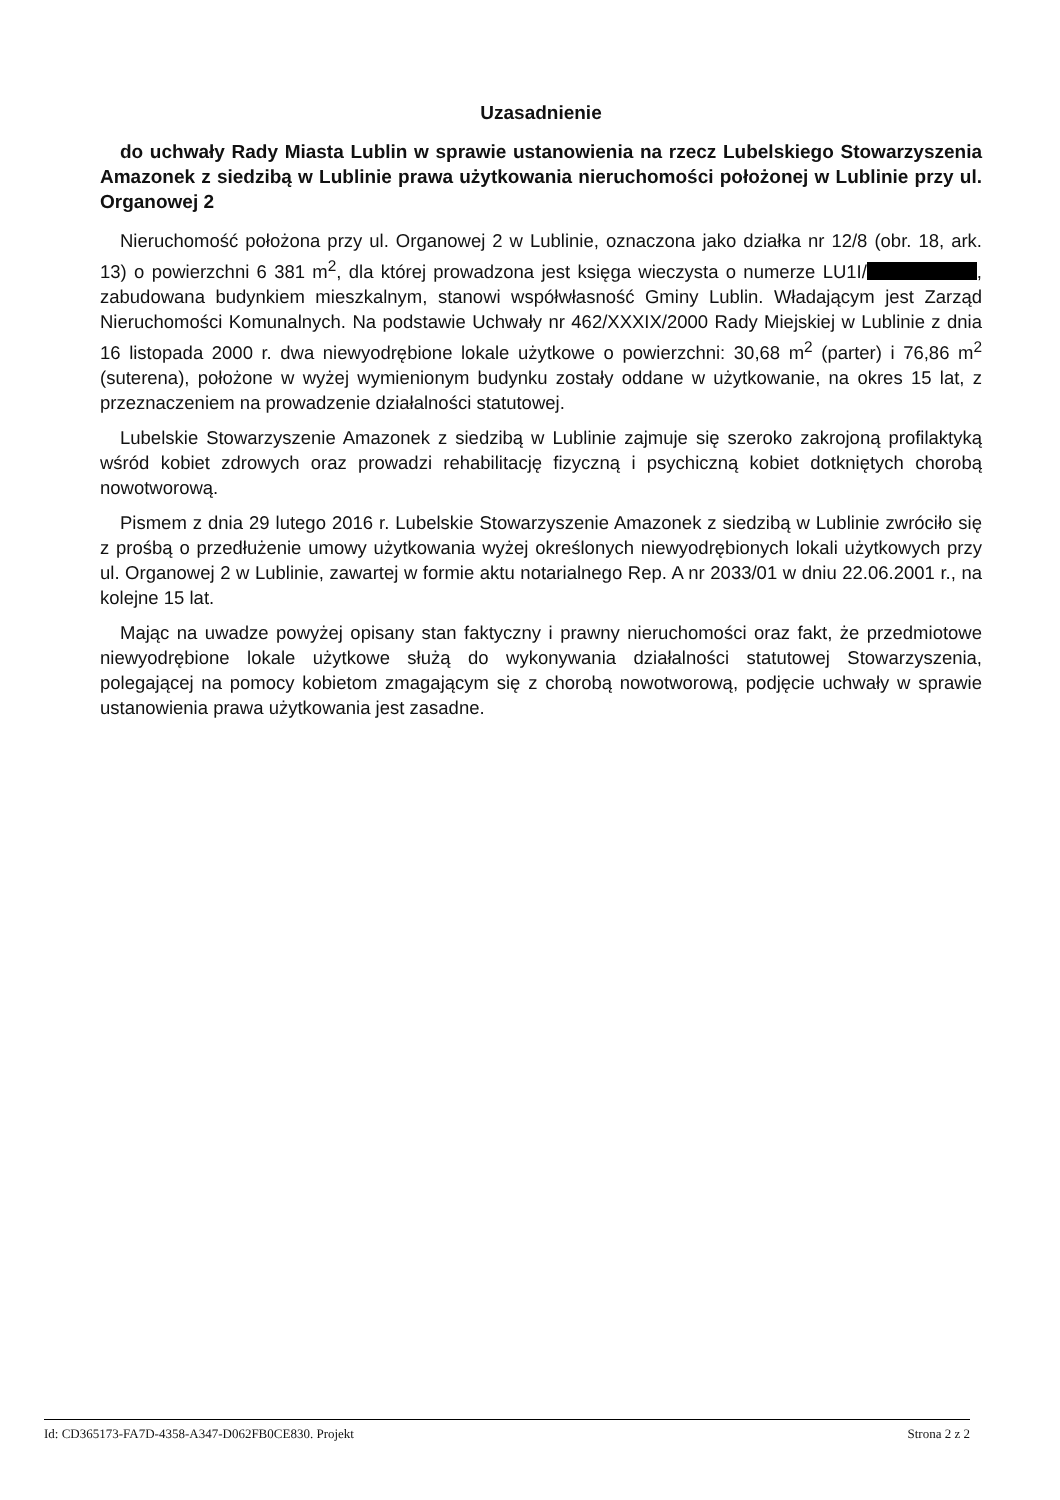Uzasadnienie
do uchwały Rady Miasta Lublin w sprawie ustanowienia na rzecz Lubelskiego Stowarzyszenia Amazonek z siedzibą w Lublinie prawa użytkowania nieruchomości położonej w Lublinie przy ul. Organowej 2
Nieruchomość położona przy ul. Organowej 2 w Lublinie, oznaczona jako działka nr 12/8 (obr. 18, ark. 13) o powierzchni 6 381 m<sup>2</sup>, dla której prowadzona jest księga wieczysta o numerze LU1I/ , zabudowana budynkiem mieszkalnym, stanowi współwłasność Gminy Lublin. Władającym jest Zarząd Nieruchomości Komunalnych. Na podstawie Uchwały nr 462/XXXIX/2000 Rady Miejskiej w Lublinie z dnia 16 listopada 2000 r. dwa niewyodrębione lokale użytkowe o powierzchni: 30,68 m<sup>2</sup> (parter) i 76,86 m<sup>2</sup> (suterena), położone w wyżej wymienionym budynku zostały oddane w użytkowanie, na okres 15 lat, z przeznaczeniem na prowadzenie działalności statutowej.
Lubelskie Stowarzyszenie Amazonek z siedzibą w Lublinie zajmuje się szeroko zakrojoną profilaktyką wśród kobiet zdrowych oraz prowadzi rehabilitację fizyczną i psychiczną kobiet dotkniętych chorobą nowotworową.
Pismem z dnia 29 lutego 2016 r. Lubelskie Stowarzyszenie Amazonek z siedzibą w Lublinie zwróciło się z prośbą o przedłużenie umowy użytkowania wyżej określonych niewyodrębionych lokali użytkowych przy ul. Organowej 2 w Lublinie, zawartej w formie aktu notarialnego Rep. A nr 2033/01 w dniu 22.06.2001 r., na kolejne 15 lat.
Mając na uwadze powyżej opisany stan faktyczny i prawny nieruchomości oraz fakt, że przedmiotowe niewyodrębione lokale użytkowe służą do wykonywania działalności statutowej Stowarzyszenia, polegającej na pomocy kobietom zmagającym się z chorobą nowotworową, podjęcie uchwały w sprawie ustanowienia prawa użytkowania jest zasadne.
Id: CD365173-FA7D-4358-A347-D062FB0CE830. Projekt Strona 2 z 2